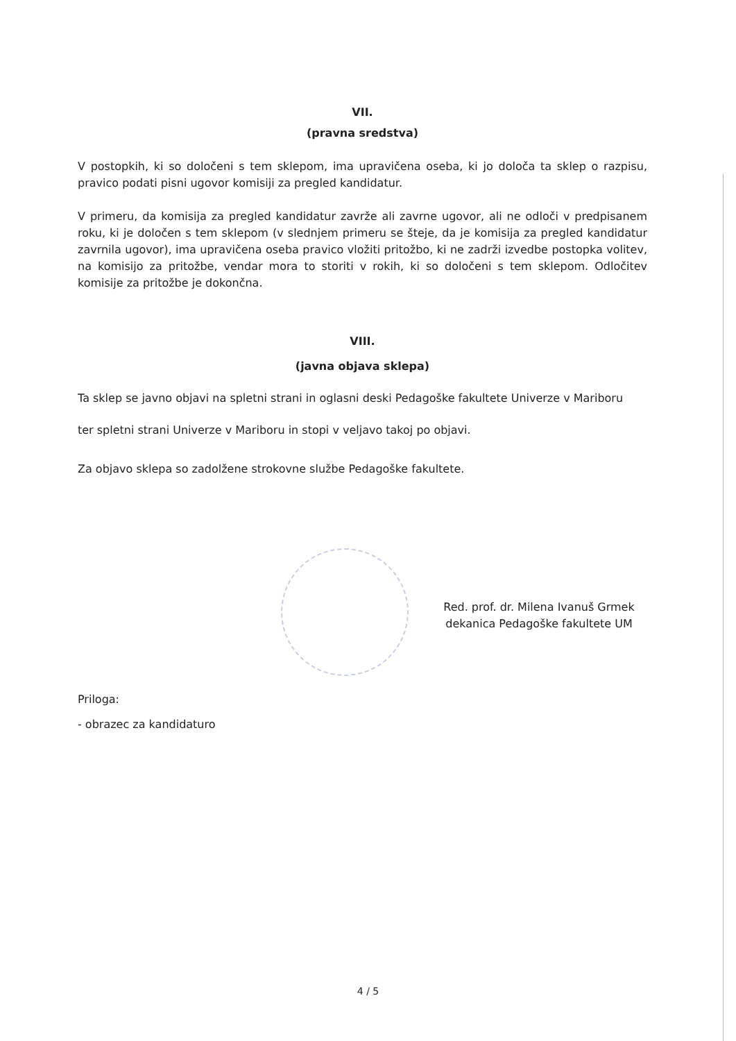VII.
(pravna sredstva)
V postopkih, ki so določeni s tem sklepom, ima upravičena oseba, ki jo določa ta sklep o razpisu, pravico podati pisni ugovor komisiji za pregled kandidatur.
V primeru, da komisija za pregled kandidatur zavrže ali zavrne ugovor, ali ne odloči v predpisanem roku, ki je določen s tem sklepom (v slednjem primeru se šteje, da je komisija za pregled kandidatur zavrnila ugovor), ima upravičena oseba pravico vložiti pritožbo, ki ne zadrži izvedbe postopka volitev, na komisijo za pritožbe, vendar mora to storiti v rokih, ki so določeni s tem sklepom. Odločitev komisije za pritožbe je dokončna.
VIII.
(javna objava sklepa)
Ta sklep se javno objavi na spletni strani in oglasni deski Pedagoške fakultete Univerze v Mariboru
ter spletni strani Univerze v Mariboru in stopi v veljavo takoj po objavi.
Za objavo sklepa so zadolžene strokovne službe Pedagoške fakultete.
Red. prof. dr. Milena Ivanuš Grmek
dekanica Pedagoške fakultete UM
Priloga:
- obrazec za kandidaturo
4 / 5